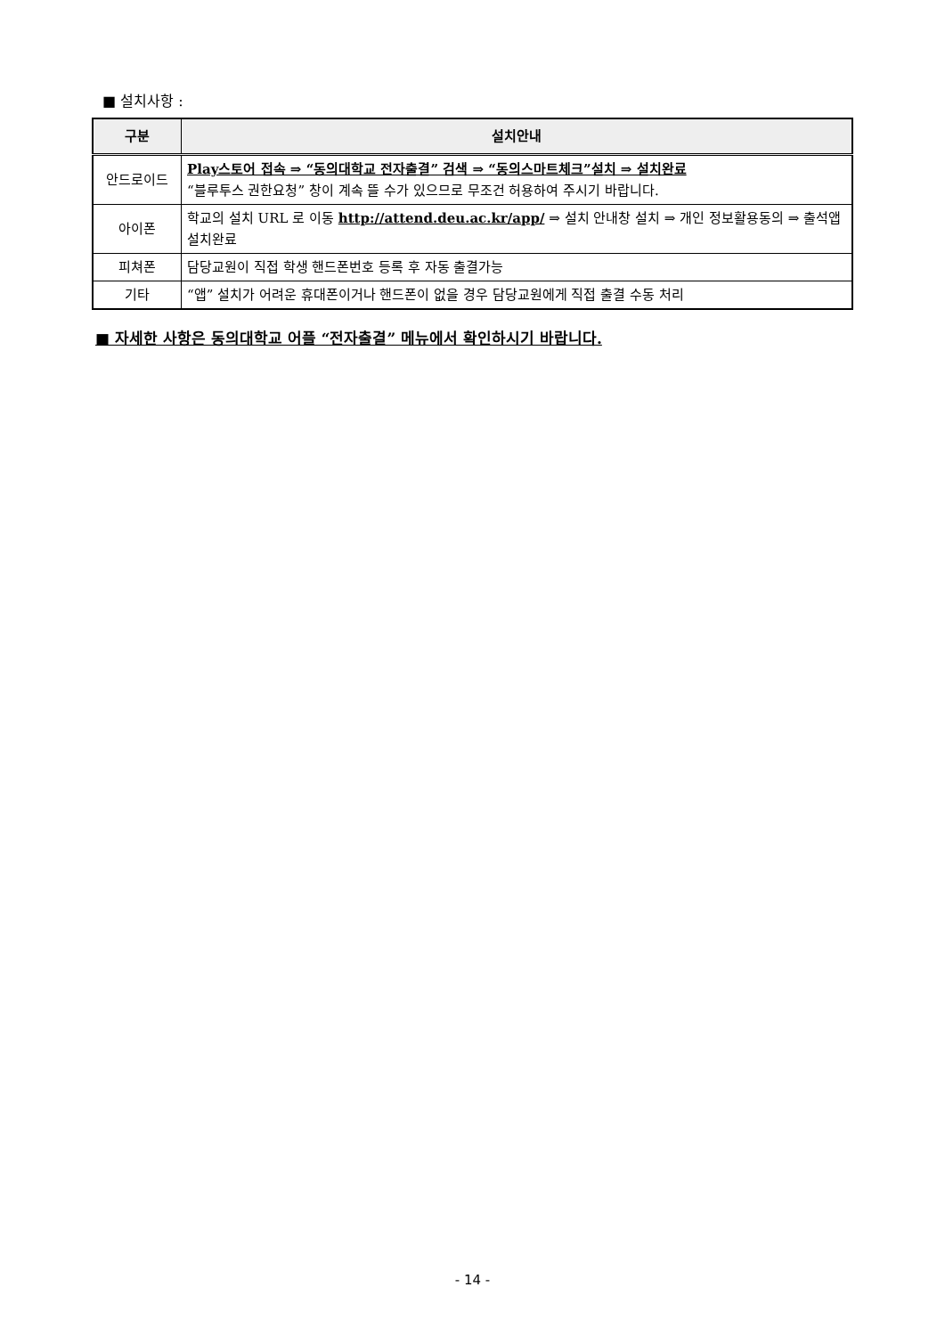■ 설치사항 :
| 구분 | 설치안내 |
| --- | --- |
| 안드로이드 | Play스토어 접속 ⇒ “동의대학교 전자출결” 검색 ⇒ “동의스마트체크”설치 ⇒ 설치완료 “블루투스 권한요청” 창이 계속 뜰 수가 있으므로 무조건 허용하여 주시기 바랍니다. |
| 아이폰 | 학교의 설치 URL 로 이동 http://attend.deu.ac.kr/app/ ⇒ 설치 안내창 설치 ⇒ 개인 정보활용동의 ⇒ 출석앱 설치완료 |
| 피쳐폰 | 담당교원이 직접 학생 핸드폰번호 등록 후 자동 출결가능 |
| 기타 | “앱” 설치가 어려운 휴대폰이거나 핸드폰이 없을 경우 담당교원에게 직접 출결 수동 처리 |
■ 자세한 사항은 동의대학교 어플 “전자출결” 메뉴에서 확인하시기 바랍니다.
- 14 -